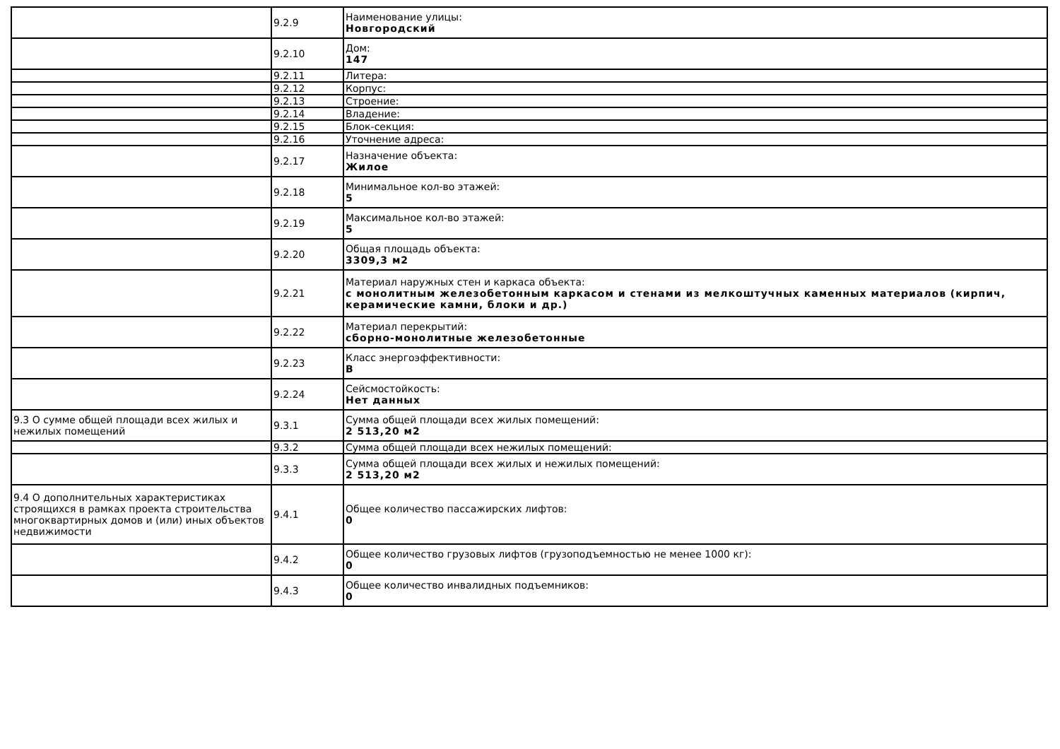| | 9.2.9 | Наименование улицы: Новгородский |
| | 9.2.10 | Дом: 147 |
| | 9.2.11 | Литера: |
| | 9.2.12 | Корпус: |
| | 9.2.13 | Строение: |
| | 9.2.14 | Владение: |
| | 9.2.15 | Блок-секция: |
| | 9.2.16 | Уточнение адреса: |
| | 9.2.17 | Назначение объекта: Жилое |
| | 9.2.18 | Минимальное кол-во этажей: 5 |
| | 9.2.19 | Максимальное кол-во этажей: 5 |
| | 9.2.20 | Общая площадь объекта: 3309,3 м2 |
| | 9.2.21 | Материал наружных стен и каркаса объекта: с монолитным железобетонным каркасом и стенами из мелкоштучных каменных материалов (кирпич, керамические камни, блоки и др.) |
| | 9.2.22 | Материал перекрытий: сборно-монолитные железобетонные |
| | 9.2.23 | Класс энергоэффективности: B |
| | 9.2.24 | Сейсмостойкость: Нет данных |
| 9.3 О сумме общей площади всех жилых и нежилых помещений | 9.3.1 | Сумма общей площади всех жилых помещений: 2 513,20 м2 |
| | 9.3.2 | Сумма общей площади всех нежилых помещений: |
| | 9.3.3 | Сумма общей площади всех жилых и нежилых помещений: 2 513,20 м2 |
| 9.4 О дополнительных характеристиках строящихся в рамках проекта строительства многоквартирных домов и (или) иных объектов недвижимости | 9.4.1 | Общее количество пассажирских лифтов: 0 |
| | 9.4.2 | Общее количество грузовых лифтов (грузоподъемностью не менее 1000 кг): 0 |
| | 9.4.3 | Общее количество инвалидных подъемников: 0 |